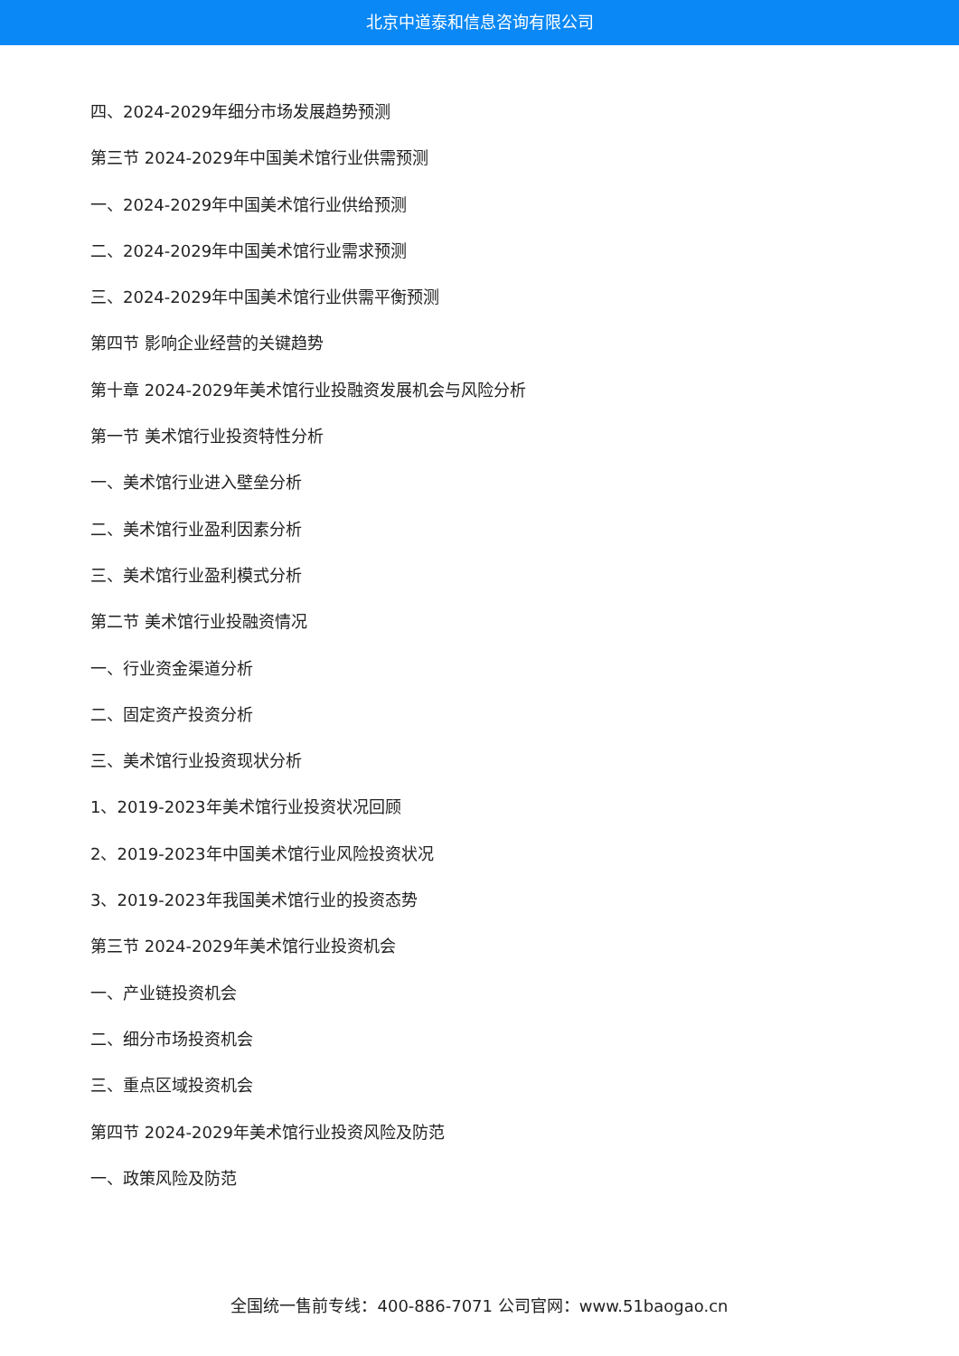北京中道泰和信息咨询有限公司
四、2024-2029年细分市场发展趋势预测
第三节 2024-2029年中国美术馆行业供需预测
一、2024-2029年中国美术馆行业供给预测
二、2024-2029年中国美术馆行业需求预测
三、2024-2029年中国美术馆行业供需平衡预测
第四节 影响企业经营的关键趋势
第十章 2024-2029年美术馆行业投融资发展机会与风险分析
第一节 美术馆行业投资特性分析
一、美术馆行业进入壁垒分析
二、美术馆行业盈利因素分析
三、美术馆行业盈利模式分析
第二节 美术馆行业投融资情况
一、行业资金渠道分析
二、固定资产投资分析
三、美术馆行业投资现状分析
1、2019-2023年美术馆行业投资状况回顾
2、2019-2023年中国美术馆行业风险投资状况
3、2019-2023年我国美术馆行业的投资态势
第三节 2024-2029年美术馆行业投资机会
一、产业链投资机会
二、细分市场投资机会
三、重点区域投资机会
第四节 2024-2029年美术馆行业投资风险及防范
一、政策风险及防范
全国统一售前专线：400-886-7071 公司官网：www.51baogao.cn